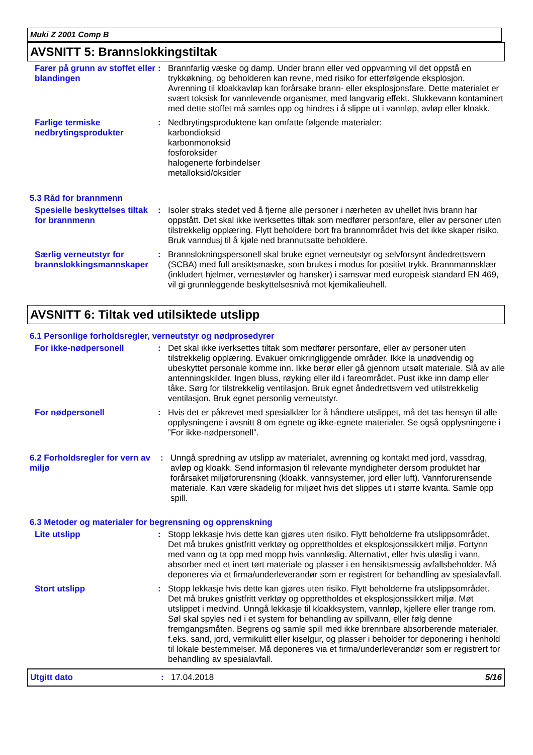Muki Z 2001 Comp B
AVSNITT 5: Brannslokkingstiltak
Farer på grunn av stoffet eller blandingen
:
Brannfarlig væske og damp. Under brann eller ved oppvarming vil det oppstå en trykkøkning, og beholderen kan revne, med risiko for etterfølgende eksplosjon. Avrenning til kloakkavløp kan forårsake brann- eller eksplosjonsfare. Dette materialet er svært toksisk for vannlevende organismer, med langvarig effekt. Slukkevann kontaminert med dette stoffet må samles opp og hindres i å slippe ut i vannløp, avløp eller kloakk.
Farlige termiske nedbrytingsprodukter
:
Nedbrytingsproduktene kan omfatte følgende materialer:
karbondioksid
karbonmonoksid
fosforoksider
halogenerte forbindelser
metalloksid/oksider
5.3 Råd for brannmenn
Spesielle beskyttelses tiltak for brannmenn
:
Isoler straks stedet ved å fjerne alle personer i nærheten av uhellet hvis brann har oppstått. Det skal ikke iverksettes tiltak som medfører personfare, eller av personer uten tilstrekkelig opplæring. Flytt beholdere bort fra brannområdet hvis det ikke skaper risiko. Bruk vanndusj til å kjøle ned brannutsatte beholdere.
Særlig verneutstyr for brannslokkingsmannskaper
:
Brannslokningspersonell skal bruke egnet verneutstyr og selvforsynt åndedrettsvern (SCBA) med full ansiktsmaske, som brukes i modus for positivt trykk. Brannmannsklær (inkludert hjelmer, vernestøvler og hansker) i samsvar med europeisk standard EN 469, vil gi grunnleggende beskyttelsesnivå mot kjemikalieuhell.
AVSNITT 6: Tiltak ved utilsiktede utslipp
6.1 Personlige forholdsregler, verneutstyr og nødprosedyrer
For ikke-nødpersonell :
Det skal ikke iverksettes tiltak som medfører personfare, eller av personer uten tilstrekkelig opplæring. Evakuer omkringliggende områder. Ikke la unødvendig og ubeskyttet personale komme inn. Ikke berør eller gå gjennom utsølt materiale. Slå av alle antenningskilder. Ingen bluss, røyking eller ild i fareområdet. Pust ikke inn damp eller tåke. Sørg for tilstrekkelig ventilasjon. Bruk egnet åndedrettsvern ved utilstrekkelig ventilasjon. Bruk egnet personlig verneutstyr.
For nødpersonell :
Hvis det er påkrevet med spesialklær for å håndtere utslippet, må det tas hensyn til alle opplysningene i avsnitt 8 om egnete og ikke-egnete materialer. Se også opplysningene i ”For ikke-nødpersonell”.
6.2 Forholdsregler for vern av miljø
:
Unngå spredning av utslipp av materialet, avrenning og kontakt med jord, vassdrag, avløp og kloakk. Send informasjon til relevante myndigheter dersom produktet har forårsaket miljøforurensning (kloakk, vannsystemer, jord eller luft). Vannforurensende materiale. Kan være skadelig for miljøet hvis det slippes ut i større kvanta. Samle opp spill.
6.3 Metoder og materialer for begrensning og opprenskning
Lite utslipp :
Stopp lekkasje hvis dette kan gjøres uten risiko. Flytt beholderne fra utslippsområdet. Det må brukes gnistfritt verktøy og opprettholdes et eksplosjonssikkert miljø. Fortynn med vann og ta opp med mopp hvis vannløslig. Alternativt, eller hvis uløslig i vann, absorber med et inert tørt materiale og plasser i en hensiktsmessig avfallsbeholder. Må deponeres via et firma/underleverandør som er registrert for behandling av spesialavfall.
Stort utslipp :
Stopp lekkasje hvis dette kan gjøres uten risiko. Flytt beholderne fra utslippsområdet. Det må brukes gnistfritt verktøy og opprettholdes et eksplosjonssikkert miljø. Møt utslippet i medvind. Unngå lekkasje til kloakksystem, vannløp, kjellere eller trange rom. Søl skal spyles ned i et system for behandling av spillvann, eller følg denne fremgangsmåten. Begrens og samle spill med ikke brennbare absorberende materialer, f.eks. sand, jord, vermikulitt eller kiselgur, og plasser i beholder for deponering i henhold til lokale bestemmelser. Må deponeres via et firma/underleverandør som er registrert for behandling av spesialavfall.
Utgitt dato : 17.04.2018 5/16